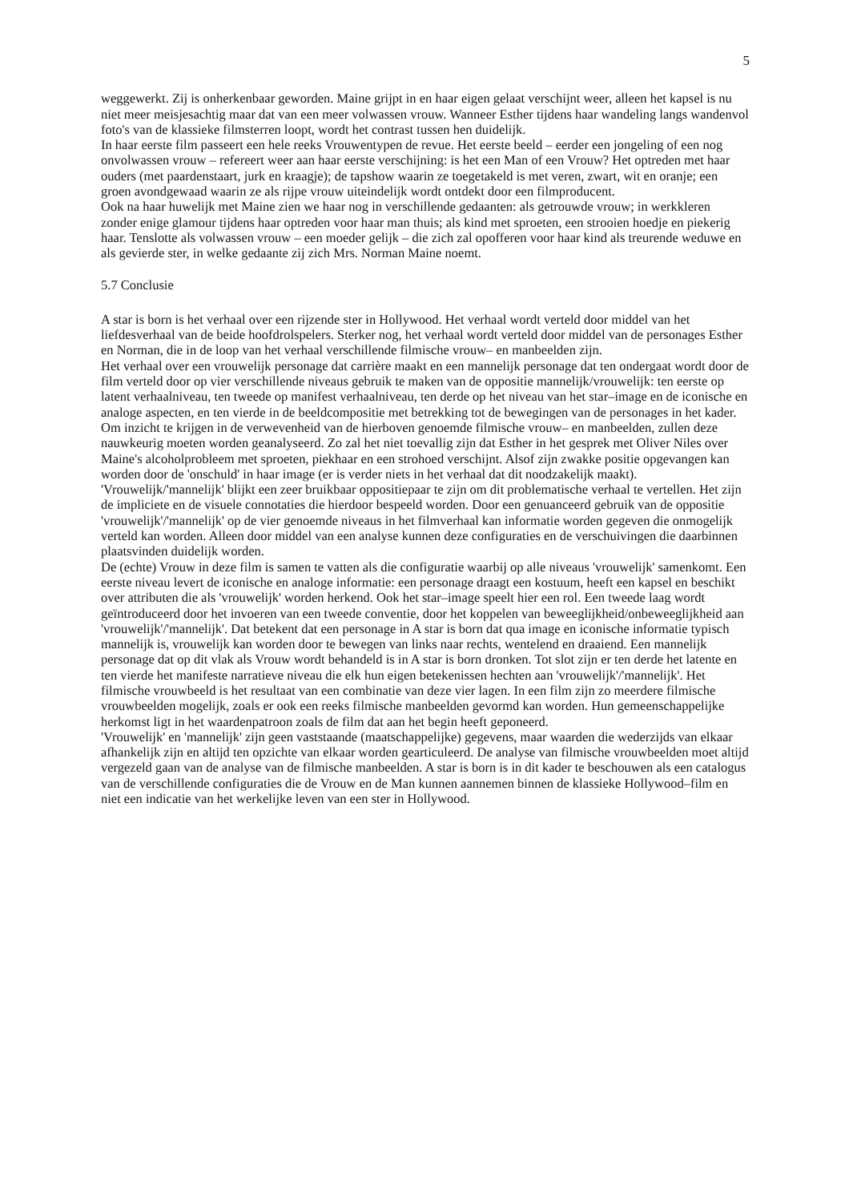5
weggewerkt. Zij is onherkenbaar geworden. Maine grijpt in en haar eigen gelaat verschijnt weer, alleen het kapsel is nu niet meer meisjesachtig maar dat van een meer volwassen vrouw. Wanneer Esther tijdens haar wandeling langs wandenvol foto's van de klassieke filmsterren loopt, wordt het contrast tussen hen duidelijk.
In haar eerste film passeert een hele reeks Vrouwentypen de revue. Het eerste beeld – eerder een jongeling of een nog onvolwassen vrouw – refereert weer aan haar eerste verschijning: is het een Man of een Vrouw? Het optreden met haar ouders (met paardenstaart, jurk en kraagje); de tapshow waarin ze toegetakeld is met veren, zwart, wit en oranje; een groen avondgewaad waarin ze als rijpe vrouw uiteindelijk wordt ontdekt door een filmproducent.
Ook na haar huwelijk met Maine zien we haar nog in verschillende gedaanten: als getrouwde vrouw; in werkkleren zonder enige glamour tijdens haar optreden voor haar man thuis; als kind met sproeten, een strooien hoedje en piekerig haar. Tenslotte als volwassen vrouw – een moeder gelijk – die zich zal opofferen voor haar kind als treurende weduwe en als gevierde ster, in welke gedaante zij zich Mrs. Norman Maine noemt.
5.7 Conclusie
A star is born is het verhaal over een rijzende ster in Hollywood. Het verhaal wordt verteld door middel van het liefdesverhaal van de beide hoofdrolspelers. Sterker nog, het verhaal wordt verteld door middel van de personages Esther en Norman, die in de loop van het verhaal verschillende filmische vrouw– en manbeelden zijn.
Het verhaal over een vrouwelijk personage dat carrière maakt en een mannelijk personage dat ten ondergaat wordt door de film verteld door op vier verschillende niveaus gebruik te maken van de oppositie mannelijk/vrouwelijk: ten eerste op latent verhaalniveau, ten tweede op manifest verhaalniveau, ten derde op het niveau van het star–image en de iconische en analoge aspecten, en ten vierde in de beeldcompositie met betrekking tot de bewegingen van de personages in het kader. Om inzicht te krijgen in de verwevenheid van de hierboven genoemde filmische vrouw– en manbeelden, zullen deze nauwkeurig moeten worden geanalyseerd. Zo zal het niet toevallig zijn dat Esther in het gesprek met Oliver Niles over Maine's alcoholprobleem met sproeten, piekhaar en een strohoed verschijnt. Alsof zijn zwakke positie opgevangen kan worden door de 'onschuld' in haar image (er is verder niets in het verhaal dat dit noodzakelijk maakt).
'Vrouwelijk/'mannelijk' blijkt een zeer bruikbaar oppositiepaar te zijn om dit problematische verhaal te vertellen. Het zijn de impliciete en de visuele connotaties die hierdoor bespeeld worden. Door een genuanceerd gebruik van de oppositie 'vrouwelijk'/'mannelijk' op de vier genoemde niveaus in het filmverhaal kan informatie worden gegeven die onmogelijk verteld kan worden. Alleen door middel van een analyse kunnen deze configuraties en de verschuivingen die daarbinnen plaatsvinden duidelijk worden.
De (echte) Vrouw in deze film is samen te vatten als die configuratie waarbij op alle niveaus 'vrouwelijk' samenkomt. Een eerste niveau levert de iconische en analoge informatie: een personage draagt een kostuum, heeft een kapsel en beschikt over attributen die als 'vrouwelijk' worden herkend. Ook het star–image speelt hier een rol. Een tweede laag wordt geïntroduceerd door het invoeren van een tweede conventie, door het koppelen van beweeglijkheid/onbeweeglijkheid aan 'vrouwelijk'/'mannelijk'. Dat betekent dat een personage in A star is born dat qua image en iconische informatie typisch mannelijk is, vrouwelijk kan worden door te bewegen van links naar rechts, wentelend en draaiend. Een mannelijk personage dat op dit vlak als Vrouw wordt behandeld is in A star is born dronken. Tot slot zijn er ten derde het latente en ten vierde het manifeste narratieve niveau die elk hun eigen betekenissen hechten aan 'vrouwelijk'/'mannelijk'. Het filmische vrouwbeeld is het resultaat van een combinatie van deze vier lagen. In een film zijn zo meerdere filmische vrouwbeelden mogelijk, zoals er ook een reeks filmische manbeelden gevormd kan worden. Hun gemeenschappelijke herkomst ligt in het waardenpatroon zoals de film dat aan het begin heeft geponeerd.
'Vrouwelijk' en 'mannelijk' zijn geen vaststaande (maatschappelijke) gegevens, maar waarden die wederzijds van elkaar afhankelijk zijn en altijd ten opzichte van elkaar worden gearticuleerd. De analyse van filmische vrouwbeelden moet altijd vergezeld gaan van de analyse van de filmische manbeelden. A star is born is in dit kader te beschouwen als een catalogus van de verschillende configuraties die de Vrouw en de Man kunnen aannemen binnen de klassieke Hollywood–film en niet een indicatie van het werkelijke leven van een ster in Hollywood.